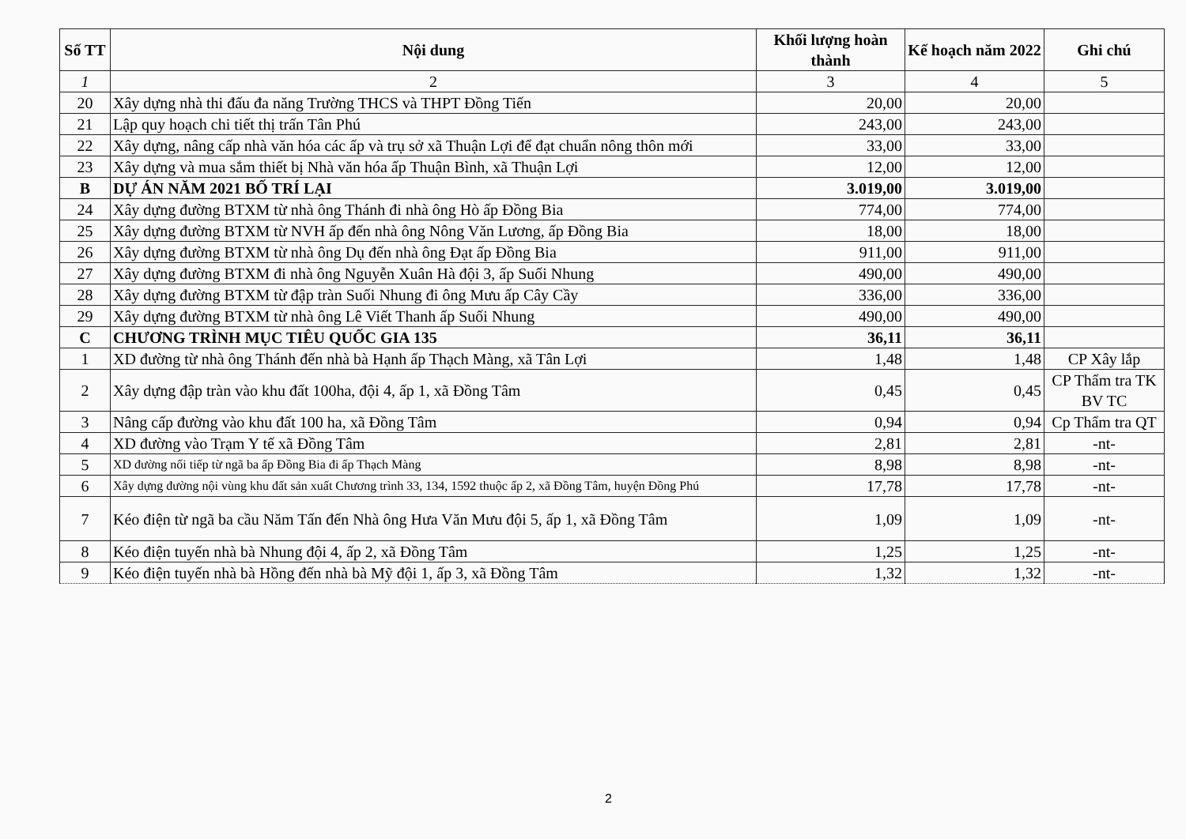| Số TT | Nội dung | Khối lượng hoàn thành | Kế hoạch năm 2022 | Ghi chú |
| --- | --- | --- | --- | --- |
| 1 | 2 | 3 | 4 | 5 |
| 20 | Xây dựng nhà thi đấu đa năng Trường THCS và THPT Đồng Tiến | 20,00 | 20,00 | |
| 21 | Lập quy hoạch chi tiết thị trấn Tân Phú | 243,00 | 243,00 | |
| 22 | Xây dựng, nâng cấp nhà văn hóa các ấp và trụ sở xã Thuận Lợi để đạt chuẩn nông thôn mới | 33,00 | 33,00 | |
| 23 | Xây dựng và mua sắm thiết bị Nhà văn hóa ấp Thuận Bình, xã Thuận Lợi | 12,00 | 12,00 | |
| B | DỰ ÁN NĂM 2021 BỐ TRÍ LẠI | 3.019,00 | 3.019,00 | |
| 24 | Xây dựng đường BTXM từ nhà ông Thánh đi nhà ông Hò ấp Đồng Bia | 774,00 | 774,00 | |
| 25 | Xây dựng đường BTXM từ NVH ấp đến nhà ông Nông Văn Lương, ấp Đồng Bia | 18,00 | 18,00 | |
| 26 | Xây dựng đường BTXM từ nhà ông Dụ đến nhà ông Đạt ấp Đồng Bia | 911,00 | 911,00 | |
| 27 | Xây dựng đường BTXM đi nhà ông Nguyễn Xuân Hà đội 3, ấp Suối Nhung | 490,00 | 490,00 | |
| 28 | Xây dựng đường BTXM từ đập tràn Suối Nhung đi ông Mưu ấp Cây Cầy | 336,00 | 336,00 | |
| 29 | Xây dựng đường BTXM từ nhà ông Lê Viết Thanh ấp Suối Nhung | 490,00 | 490,00 | |
| C | CHƯƠNG TRÌNH MỤC TIÊU QUỐC GIA 135 | 36,11 | 36,11 | |
| 1 | XD đường từ nhà ông Thánh đến nhà bà Hạnh ấp Thạch Màng, xã Tân Lợi | 1,48 | 1,48 | CP Xây lắp |
| 2 | Xây dựng đập tràn vào khu đất 100ha, đội 4, ấp 1, xã Đồng Tâm | 0,45 | 0,45 | CP Thẩm tra TK BV TC |
| 3 | Nâng cấp đường vào khu đất 100 ha, xã Đồng Tâm | 0,94 | 0,94 | Cp Thẩm tra QT |
| 4 | XD đường vào Trạm Y tế xã Đồng Tâm | 2,81 | 2,81 | -nt- |
| 5 | XD đường nối tiếp từ ngã ba ấp Đồng Bia đi ấp Thạch Màng | 8,98 | 8,98 | -nt- |
| 6 | Xây dựng đường nội vùng khu đất sản xuất Chương trình 33, 134, 1592 thuộc ấp 2, xã Đồng Tâm, huyện Đồng Phú | 17,78 | 17,78 | -nt- |
| 7 | Kéo điện từ ngã ba cầu Năm Tấn đến Nhà ông Hưa Văn Mưu đội 5, ấp 1, xã Đồng Tâm | 1,09 | 1,09 | -nt- |
| 8 | Kéo điện tuyến nhà bà Nhung đội 4, ấp 2, xã Đồng Tâm | 1,25 | 1,25 | -nt- |
| 9 | Kéo điện tuyến nhà bà Hồng đến nhà bà Mỹ đội 1, ấp 3, xã Đồng Tâm | 1,32 | 1,32 | -nt- |
2